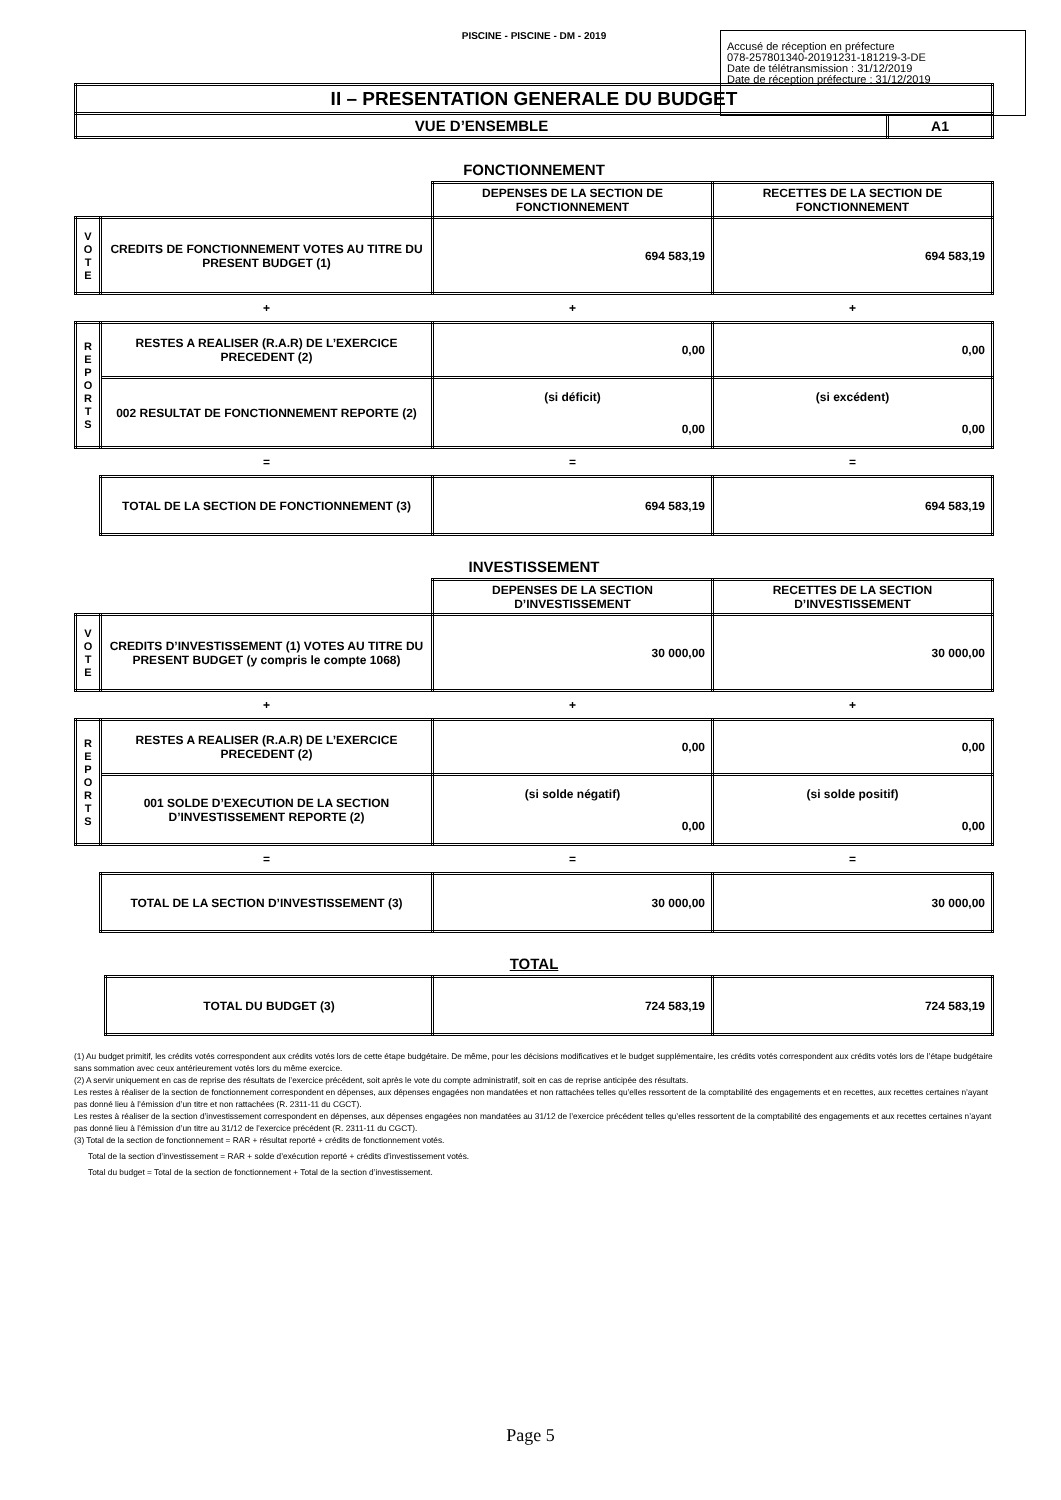PISCINE - PISCINE - DM - 2019
| II – PRESENTATION GENERALE DU BUDGET | |
| VUE D’ENSEMBLE | A1 |
FONCTIONNEMENT
| | | DEPENSES DE LA SECTION DE FONCTIONNEMENT | RECETTES DE LA SECTION DE FONCTIONNEMENT |
| V O T E | CREDITS DE FONCTIONNEMENT VOTES AU TITRE DU PRESENT BUDGET (1) | 694 583,19 | 694 583,19 |
| | + | + | + |
| R E P O R T S | RESTES A REALISER (R.A.R) DE L’EXERCICE PRECEDENT (2) | 0,00 | 0,00 |
| | 002 RESULTAT DE FONCTIONNEMENT REPORTE (2) | (si déficit) 0,00 | (si excédent) 0,00 |
| | = | = | = |
| | TOTAL DE LA SECTION DE FONCTIONNEMENT (3) | 694 583,19 | 694 583,19 |
INVESTISSEMENT
| | | DEPENSES DE LA SECTION D’INVESTISSEMENT | RECETTES DE LA SECTION D’INVESTISSEMENT |
| V O T E | CREDITS D’INVESTISSEMENT (1) VOTES AU TITRE DU PRESENT BUDGET (y compris le compte 1068) | 30 000,00 | 30 000,00 |
| | + | + | + |
| R E P O R T S | RESTES A REALISER (R.A.R) DE L’EXERCICE PRECEDENT (2) | 0,00 | 0,00 |
| | 001 SOLDE D’EXECUTION DE LA SECTION D’INVESTISSEMENT REPORTE (2) | (si solde négatif) 0,00 | (si solde positif) 0,00 |
| | = | = | = |
| | TOTAL DE LA SECTION D’INVESTISSEMENT (3) | 30 000,00 | 30 000,00 |
TOTAL
| | TOTAL DU BUDGET (3) | 724 583,19 | 724 583,19 |
(1) Au budget primitif, les crédits votés correspondent aux crédits votés lors de cette étape budgétaire. De même, pour les décisions modificatives et le budget supplémentaire, les crédits votés correspondent aux crédits votés lors de l’étape budgétaire sans sommation avec ceux antérieurement votés lors du même exercice.
(2) A servir uniquement en cas de reprise des résultats de l’exercice précédent, soit après le vote du compte administratif, soit en cas de reprise anticipée des résultats.
Les restes à réaliser de la section de fonctionnement correspondent en dépenses, aux dépenses engagées non mandatées et non rattachées telles qu’elles ressortent de la comptabilité des engagements et en recettes, aux recettes certaines n’ayant pas donné lieu à l’émission d’un titre et non rattachées (R. 2311-11 du CGCT).
Les restes à réaliser de la section d’investissement correspondent en dépenses, aux dépenses engagées non mandatées au 31/12 de l’exercice précédent telles qu’elles ressortent de la comptabilité des engagements et aux recettes certaines n’ayant pas donné lieu à l’émission d’un titre au 31/12 de l’exercice précédent (R. 2311-11 du CGCT).
(3) Total de la section de fonctionnement = RAR + résultat reporté + crédits de fonctionnement votés.
Total de la section d’investissement = RAR + solde d’exécution reporté + crédits d’investissement votés.
Total du budget = Total de la section de fonctionnement + Total de la section d’investissement.
Accusé de réception en préfecture
078-257801340-20191231-181219-3-DE
Date de télétransmission : 31/12/2019
Date de réception préfecture : 31/12/2019
Page 5